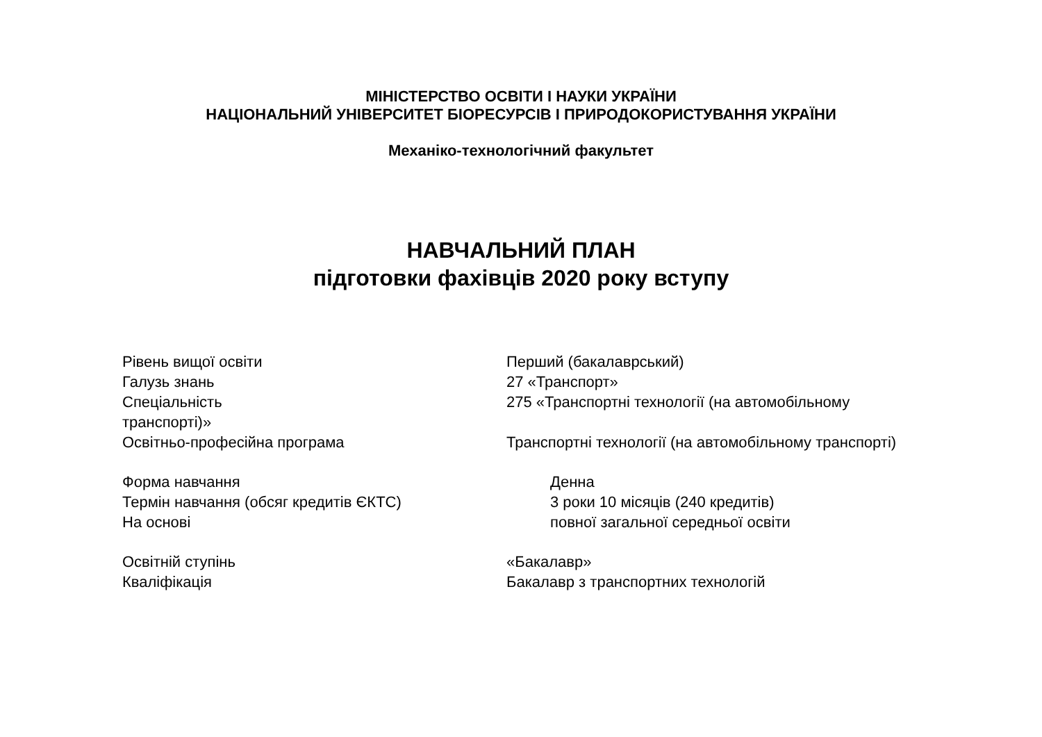МІНІСТЕРСТВО ОСВІТИ І НАУКИ УКРАЇНИ
НАЦІОНАЛЬНИЙ УНІВЕРСИТЕТ БІОРЕСУРСІВ І ПРИРОДОКОРИСТУВАННЯ УКРАЇНИ
Механіко-технологічний факультет
НАВЧАЛЬНИЙ ПЛАН
підготовки фахівців 2020 року вступу
Рівень вищої освіти Перший (бакалаврський)
Галузь знань 27 «Транспорт»
Спеціальність 275 «Транспортні технології (на автомобільному
транспорті)»
Освітньо-професійна програма Транспортні технології (на автомобільному транспорті)
Форма навчання Денна
Термін навчання (обсяг кредитів ЄКТС) 3 роки 10 місяців (240 кредитів)
На основі повної загальної середньої освіти
Освітній ступінь «Бакалавр»
Кваліфікація Бакалавр з транспортних технологій